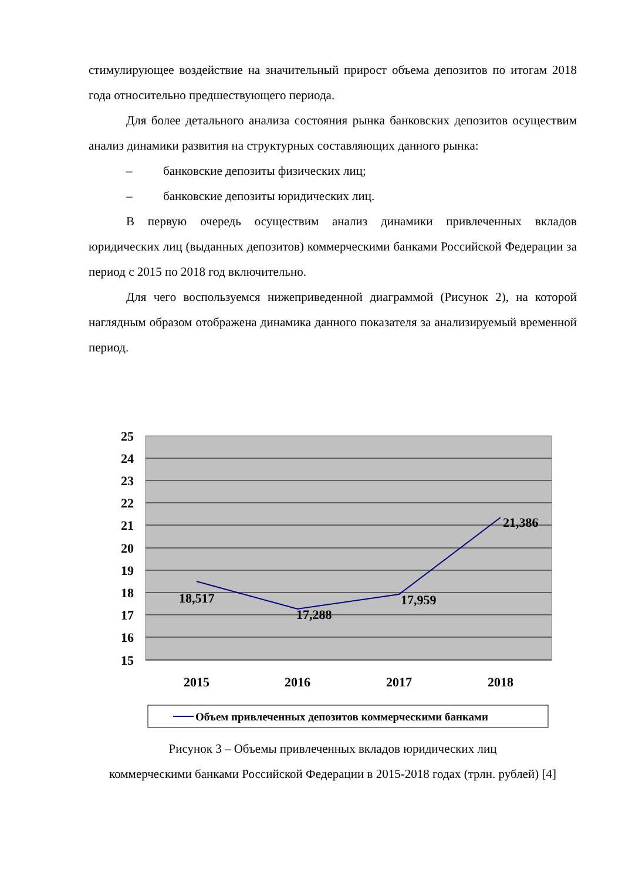стимулирующее воздействие на значительный прирост объема депозитов по итогам 2018 года относительно предшествующего периода.
Для более детального анализа состояния рынка банковских депозитов осуществим анализ динамики развития на структурных составляющих данного рынка:
– банковские депозиты физических лиц;
– банковские депозиты юридических лиц.
В первую очередь осуществим анализ динамики привлеченных вкладов юридических лиц (выданных депозитов) коммерческими банками Российской Федерации за период с 2015 по 2018 год включительно.
Для чего воспользуемся нижеприведенной диаграммой (Рисунок 2), на которой наглядным образом отображена динамика данного показателя за анализируемый временной период.
25
24
23
22
21
20
19
18
17
16
15
18,517
17,288
17,959
21,386
2015
2016
2017
2018
Объем привлеченных депозитов коммерческими банками
Рисунок 3 – Объемы привлеченных вкладов юридических лиц
коммерческими банками Российской Федерации в 2015-2018 годах (трлн. рублей) [4]